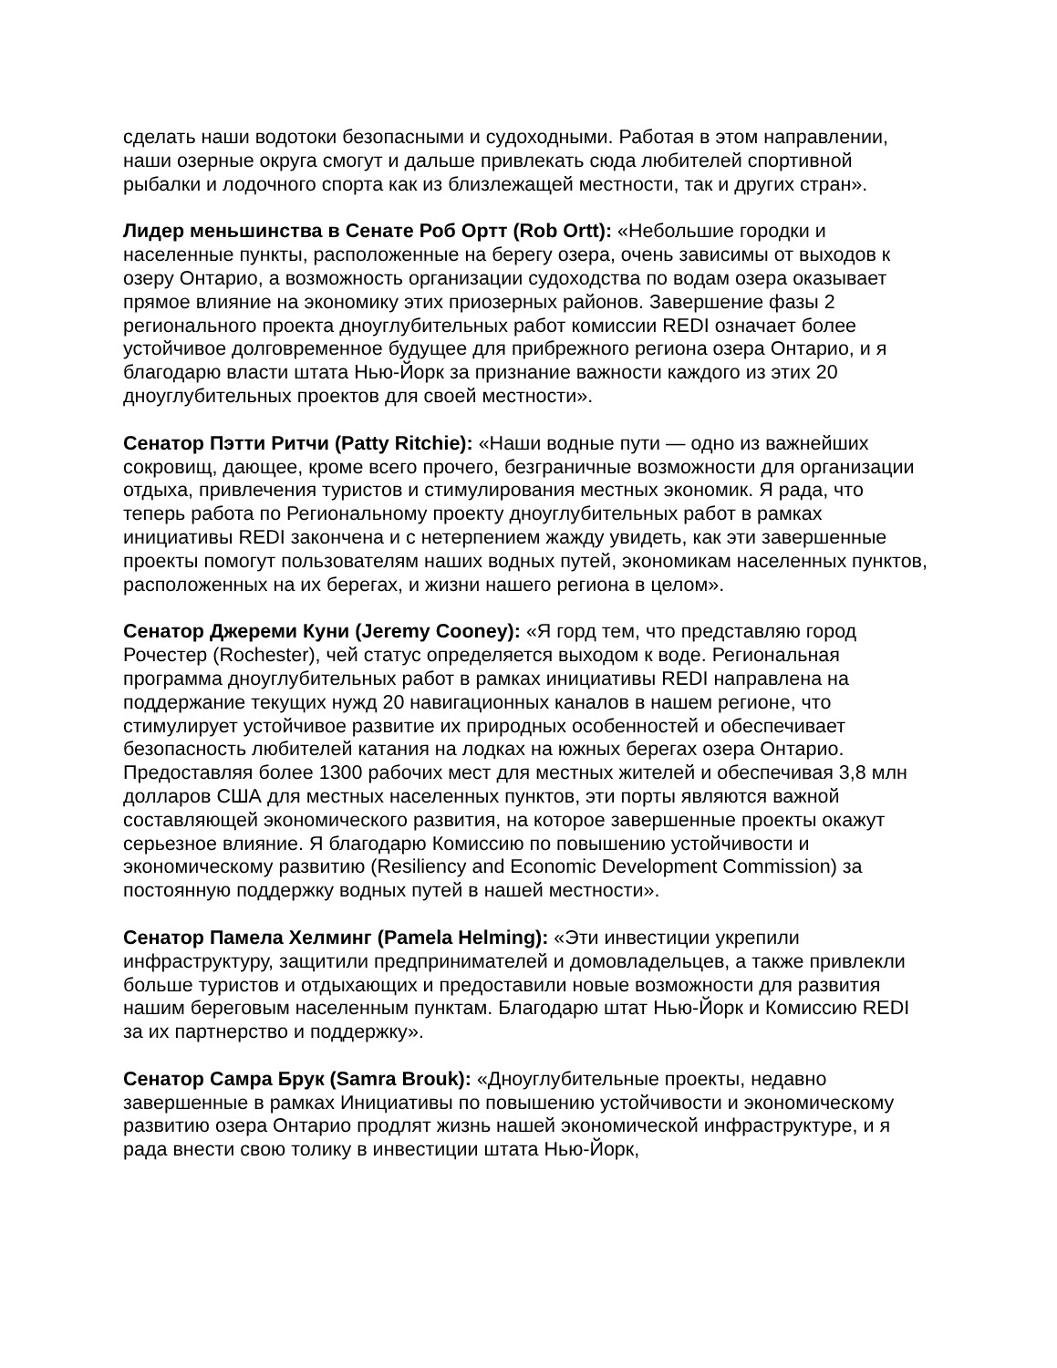сделать наши водотоки безопасными и судоходными. Работая в этом направлении, наши озерные округа смогут и дальше привлекать сюда любителей спортивной рыбалки и лодочного спорта как из близлежащей местности, так и других стран».
Лидер меньшинства в Сенате Роб Ортт (Rob Ortt): «Небольшие городки и населенные пункты, расположенные на берегу озера, очень зависимы от выходов к озеру Онтарио, а возможность организации судоходства по водам озера оказывает прямое влияние на экономику этих приозерных районов. Завершение фазы 2 регионального проекта дноуглубительных работ комиссии REDI означает более устойчивое долговременное будущее для прибрежного региона озера Онтарио, и я благодарю власти штата Нью-Йорк за признание важности каждого из этих 20 дноуглубительных проектов для своей местности».
Сенатор Пэтти Ритчи (Patty Ritchie): «Наши водные пути — одно из важнейших сокровищ, дающее, кроме всего прочего, безграничные возможности для организации отдыха, привлечения туристов и стимулирования местных экономик. Я рада, что теперь работа по Региональному проекту дноуглубительных работ в рамках инициативы REDI закончена и с нетерпением жажду увидеть, как эти завершенные проекты помогут пользователям наших водных путей, экономикам населенных пунктов, расположенных на их берегах, и жизни нашего региона в целом».
Сенатор Джереми Куни (Jeremy Cooney): «Я горд тем, что представляю город Рочестер (Rochester), чей статус определяется выходом к воде. Региональная программа дноуглубительных работ в рамках инициативы REDI направлена на поддержание текущих нужд 20 навигационных каналов в нашем регионе, что стимулирует устойчивое развитие их природных особенностей и обеспечивает безопасность любителей катания на лодках на южных берегах озера Онтарио. Предоставляя более 1300 рабочих мест для местных жителей и обеспечивая 3,8 млн долларов США для местных населенных пунктов, эти порты являются важной составляющей экономического развития, на которое завершенные проекты окажут серьезное влияние. Я благодарю Комиссию по повышению устойчивости и экономическому развитию (Resiliency and Economic Development Commission) за постоянную поддержку водных путей в нашей местности».
Сенатор Памела Хелминг (Pamela Helming): «Эти инвестиции укрепили инфраструктуру, защитили предпринимателей и домовладельцев, а также привлекли больше туристов и отдыхающих и предоставили новые возможности для развития нашим береговым населенным пунктам. Благодарю штат Нью-Йорк и Комиссию REDI за их партнерство и поддержку».
Сенатор Самра Брук (Samra Brouk): «Дноуглубительные проекты, недавно завершенные в рамках Инициативы по повышению устойчивости и экономическому развитию озера Онтарио продлят жизнь нашей экономической инфраструктуре, и я рада внести свою толику в инвестиции штата Нью-Йорк,